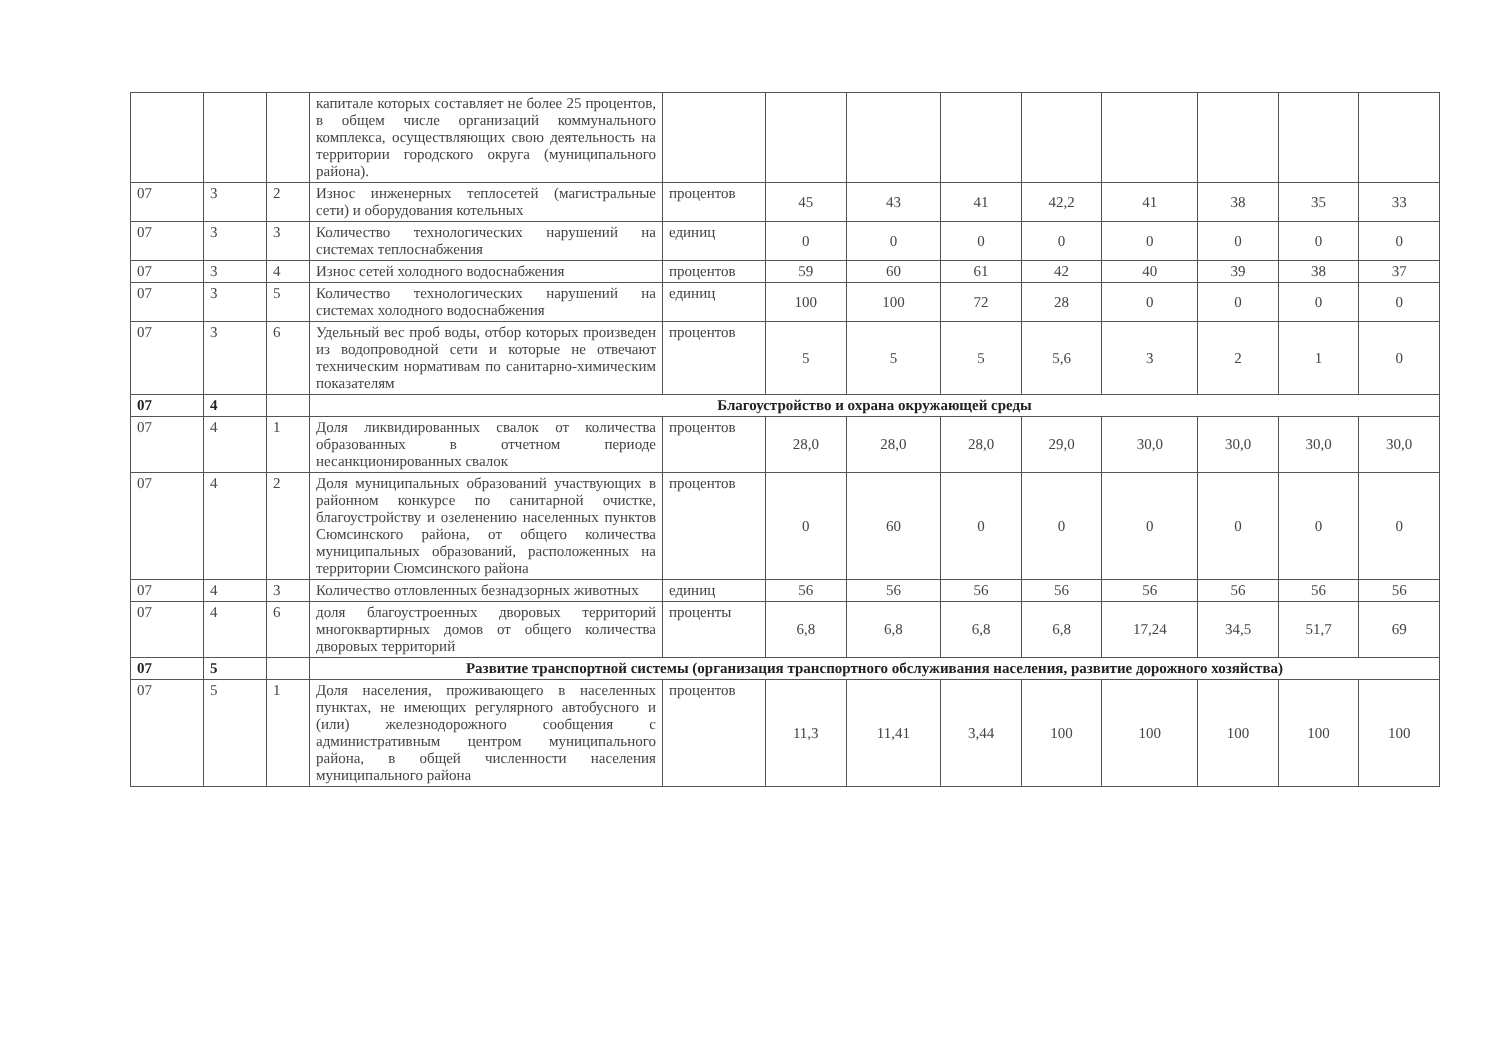| | | | капитале которых составляет не более 25 процентов, в общем числе организаций коммунального комплекса, осуществляющих свою деятельность на территории городского округа (муниципального района). | | | | | | | | | |
| 07 | 3 | 2 | Износ инженерных теплосетей (магистральные сети) и оборудования котельных | процентов | 45 | 43 | 41 | 42,2 | 41 | 38 | 35 | 33 |
| 07 | 3 | 3 | Количество технологических нарушений на системах теплоснабжения | единиц | 0 | 0 | 0 | 0 | 0 | 0 | 0 | 0 |
| 07 | 3 | 4 | Износ сетей холодного водоснабжения | процентов | 59 | 60 | 61 | 42 | 40 | 39 | 38 | 37 |
| 07 | 3 | 5 | Количество технологических нарушений на системах холодного водоснабжения | единиц | 100 | 100 | 72 | 28 | 0 | 0 | 0 | 0 |
| 07 | 3 | 6 | Удельный вес проб воды, отбор которых произведен из водопроводной сети и которые не отвечают техническим нормативам по санитарно-химическим показателям | процентов | 5 | 5 | 5 | 5,6 | 3 | 2 | 1 | 0 |
| 07 | 4 | | Благоустройство и охрана окружающей среды | | | | | | | | | |
| 07 | 4 | 1 | Доля ликвидированных свалок от количества образованных в отчетном периоде несанкционированных свалок | процентов | 28,0 | 28,0 | 28,0 | 29,0 | 30,0 | 30,0 | 30,0 | 30,0 |
| 07 | 4 | 2 | Доля муниципальных образований участвующих в районном конкурсе по санитарной очистке, благоустройству и озеленению населенных пунктов Сюмсинского района, от общего количества муниципальных образований, расположенных на территории Сюмсинского района | процентов | 0 | 60 | 0 | 0 | 0 | 0 | 0 | 0 |
| 07 | 4 | 3 | Количество отловленных безнадзорных животных | единиц | 56 | 56 | 56 | 56 | 56 | 56 | 56 | 56 |
| 07 | 4 | 6 | доля благоустроенных дворовых территорий многоквартирных домов от общего количества дворовых территорий | проценты | 6,8 | 6,8 | 6,8 | 6,8 | 17,24 | 34,5 | 51,7 | 69 |
| 07 | 5 | | Развитие транспортной системы (организация транспортного обслуживания населения, развитие дорожного хозяйства) | | | | | | | | | |
| 07 | 5 | 1 | Доля населения, проживающего в населенных пунктах, не имеющих регулярного автобусного и (или) железнодорожного сообщения с административным центром муниципального района, в общей численности населения муниципального района | процентов | 11,3 | 11,41 | 3,44 | 100 | 100 | 100 | 100 | 100 |